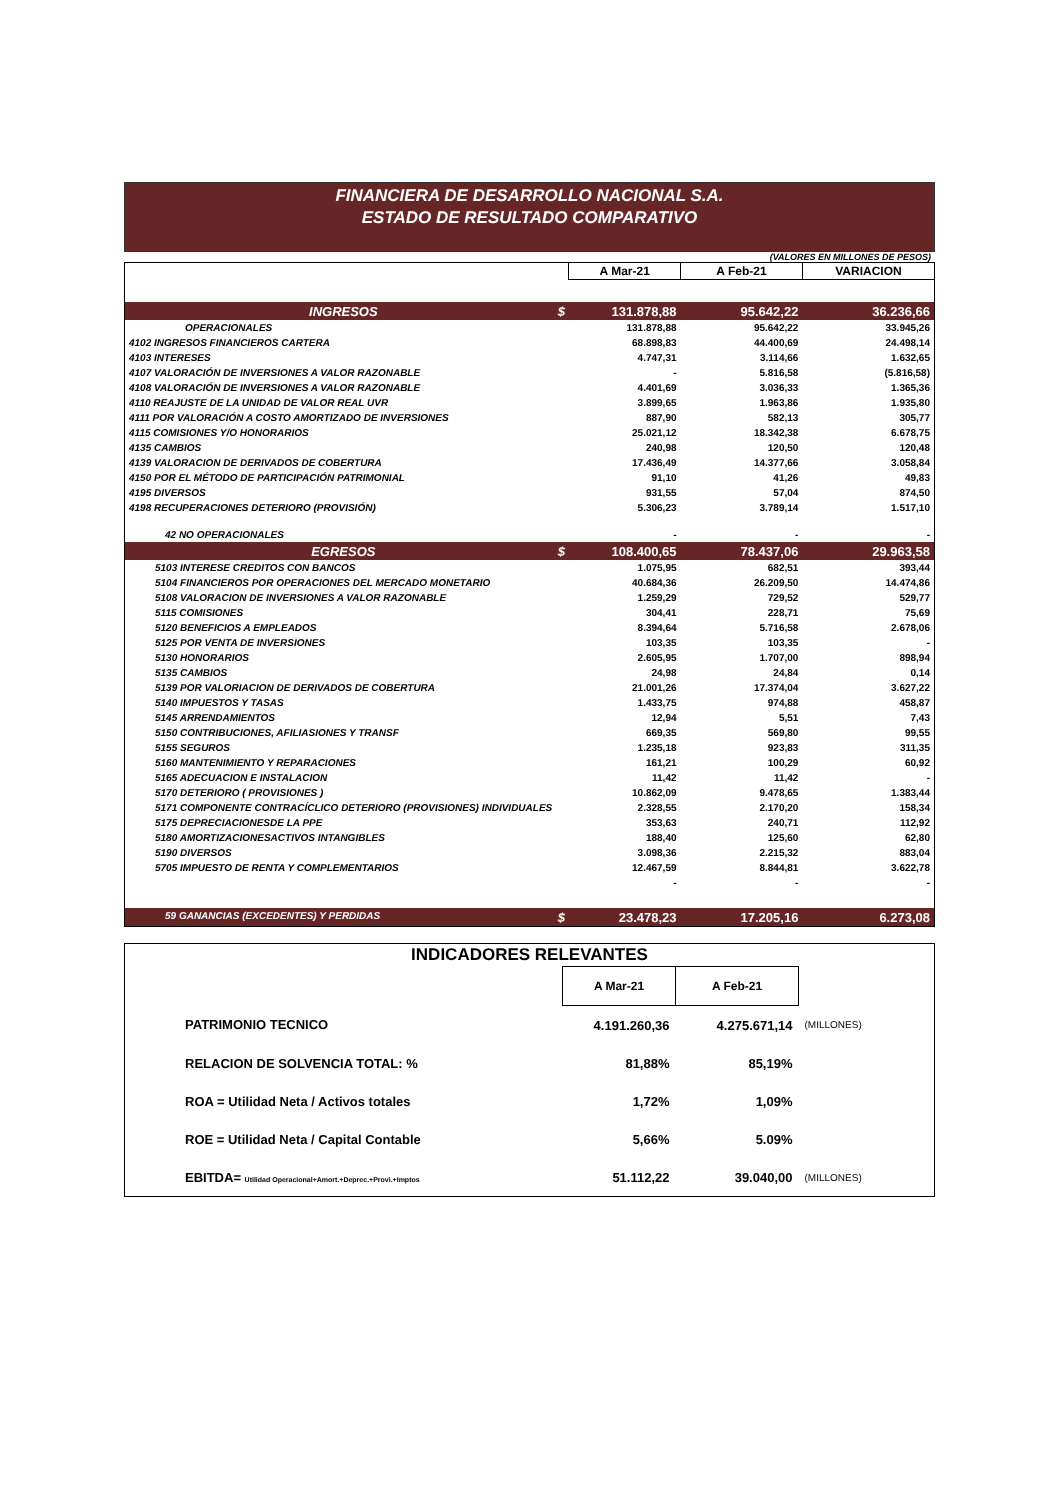FINANCIERA DE DESARROLLO NACIONAL S.A.
ESTADO DE RESULTADO COMPARATIVO
(VALORES EN MILLONES DE PESOS)
| | A Mar-21 | A Feb-21 | VARIACION |
| INGRESOS $ | 131.878,88 | 95.642,22 | 36.236,66 |
| OPERACIONALES | 131.878,88 | 95.642,22 | 33.945,26 |
| 4102 INGRESOS FINANCIEROS CARTERA | 68.898,83 | 44.400,69 | 24.498,14 |
| 4103 INTERESES | 4.747,31 | 3.114,66 | 1.632,65 |
| 4107 VALORACIÓN DE INVERSIONES A VALOR RAZONABLE | - | 5.816,58 | (5.816,58) |
| 4108 VALORACIÓN DE INVERSIONES A VALOR RAZONABLE | 4.401,69 | 3.036,33 | 1.365,36 |
| 4110 REAJUSTE DE LA UNIDAD DE VALOR REAL UVR | 3.899,65 | 1.963,86 | 1.935,80 |
| 4111 POR VALORACIÓN A COSTO AMORTIZADO DE INVERSIONES | 887,90 | 582,13 | 305,77 |
| 4115 COMISIONES Y/O HONORARIOS | 25.021,12 | 18.342,38 | 6.678,75 |
| 4135 CAMBIOS | 240,98 | 120,50 | 120,48 |
| 4139 VALORACION DE DERIVADOS DE COBERTURA | 17.436,49 | 14.377,66 | 3.058,84 |
| 4150 POR EL MÉTODO DE PARTICIPACIÓN PATRIMONIAL | 91,10 | 41,26 | 49,83 |
| 4195 DIVERSOS | 931,55 | 57,04 | 874,50 |
| 4198 RECUPERACIONES DETERIORO (PROVISIÓN) | 5.306,23 | 3.789,14 | 1.517,10 |
| 42 NO OPERACIONALES | - | - | - |
| EGRESOS $ | 108.400,65 | 78.437,06 | 29.963,58 |
| 5103 INTERESE CREDITOS CON BANCOS | 1.075,95 | 682,51 | 393,44 |
| 5104 FINANCIEROS POR OPERACIONES DEL MERCADO MONETARIO | 40.684,36 | 26.209,50 | 14.474,86 |
| 5108 VALORACION DE INVERSIONES A VALOR RAZONABLE | 1.259,29 | 729,52 | 529,77 |
| 5115 COMISIONES | 304,41 | 228,71 | 75,69 |
| 5120 BENEFICIOS A EMPLEADOS | 8.394,64 | 5.716,58 | 2.678,06 |
| 5125 POR VENTA DE INVERSIONES | 103,35 | 103,35 | - |
| 5130 HONORARIOS | 2.605,95 | 1.707,00 | 898,94 |
| 5135 CAMBIOS | 24,98 | 24,84 | 0,14 |
| 5139 POR VALORIACION DE DERIVADOS DE COBERTURA | 21.001,26 | 17.374,04 | 3.627,22 |
| 5140 IMPUESTOS Y TASAS | 1.433,75 | 974,88 | 458,87 |
| 5145 ARRENDAMIENTOS | 12,94 | 5,51 | 7,43 |
| 5150 CONTRIBUCIONES, AFILIASIONES Y TRANSF | 669,35 | 569,80 | 99,55 |
| 5155 SEGUROS | 1.235,18 | 923,83 | 311,35 |
| 5160 MANTENIMIENTO Y REPARACIONES | 161,21 | 100,29 | 60,92 |
| 5165 ADECUACION E INSTALACION | 11,42 | 11,42 | - |
| 5170 DETERIORO ( PROVISIONES ) | 10.862,09 | 9.478,65 | 1.383,44 |
| 5171 COMPONENTE CONTRACÍCLICO DETERIORO (PROVISIONES) INDIVIDUALES | 2.328,55 | 2.170,20 | 158,34 |
| 5175 DEPRECIACIONESDE LA PPE | 353,63 | 240,71 | 112,92 |
| 5180 AMORTIZACIONESACTIVOS INTANGIBLES | 188,40 | 125,60 | 62,80 |
| 5190 DIVERSOS | 3.098,36 | 2.215,32 | 883,04 |
| 5705 IMPUESTO DE RENTA Y COMPLEMENTARIOS | 12.467,59 | 8.844,81 | 3.622,78 |
| | - | - | - |
| 59 GANANCIAS (EXCEDENTES) Y PERDIDAS $ | 23.478,23 | 17.205,16 | 6.273,08 |
| INDICADORES RELEVANTES | | | |
| | A Mar-21 | A Feb-21 | |
| PATRIMONIO TECNICO | 4.191.260,36 | 4.275.671,14 | (MILLONES) |
| RELACION DE SOLVENCIA TOTAL: % | 81,88% | 85,19% | |
| ROA = Utilidad Neta / Activos totales | 1,72% | 1,09% | |
| ROE = Utilidad Neta / Capital Contable | 5,66% | 5.09% | |
| EBITDA= Utilidad Operacional+Amort.+Deprec.+Provi.+Imptos | 51.112,22 | 39.040,00 | (MILLONES) |